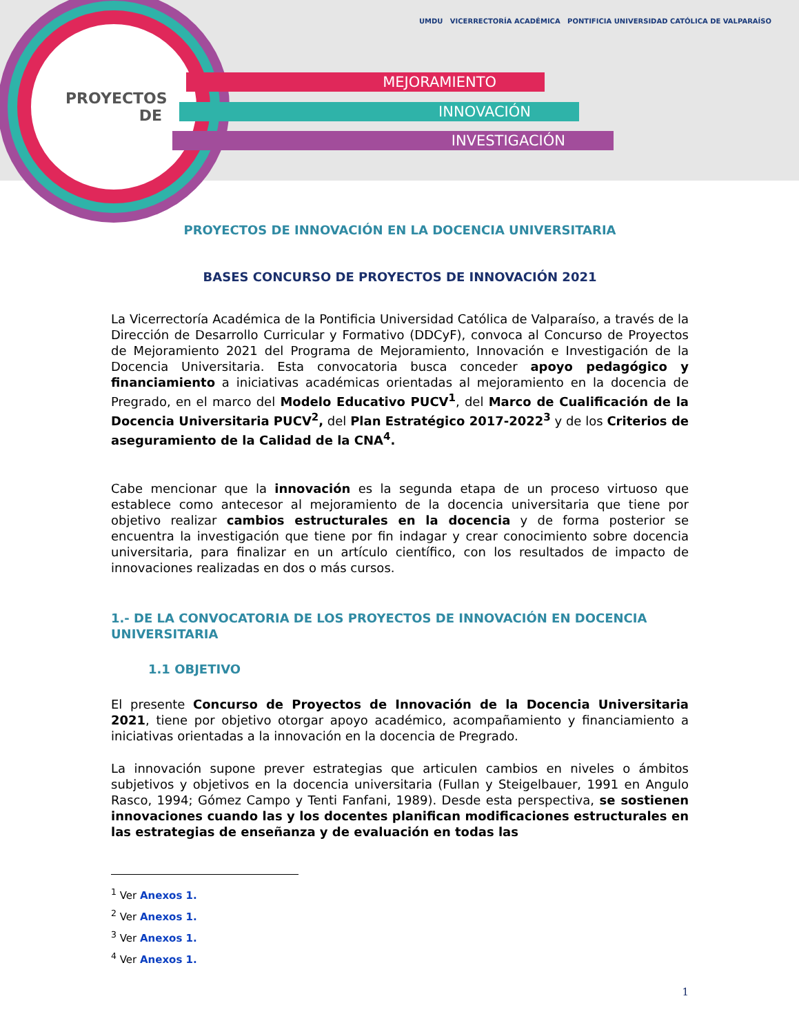PROYECTOS
DE
MEJORAMIENTO
INNOVACIÓN
INVESTIGACIÓN
UMDU VICERRECTORÍA ACADÉMICA PONTIFICIA UNIVERSIDAD CATÓLICA DE VALPARAÍSO
PROYECTOS DE INNOVACIÓN EN LA DOCENCIA UNIVERSITARIA
BASES CONCURSO DE PROYECTOS DE INNOVACIÓN 2021
La Vicerrectoría Académica de la Pontificia Universidad Católica de Valparaíso, a través de la Dirección de Desarrollo Curricular y Formativo (DDCyF), convoca al Concurso de Proyectos de Mejoramiento 2021 del Programa de Mejoramiento, Innovación e Investigación de la Docencia Universitaria. Esta convocatoria busca conceder apoyo pedagógico y financiamiento a iniciativas académicas orientadas al mejoramiento en la docencia de Pregrado, en el marco del Modelo Educativo PUCV<sup>1</sup>, del Marco de Cualificación de la Docencia Universitaria PUCV<sup>2</sup>, del Plan Estratégico 2017-2022<sup>3</sup> y de los Criterios de aseguramiento de la Calidad de la CNA<sup>4</sup>.
Cabe mencionar que la innovación es la segunda etapa de un proceso virtuoso que establece como antecesor al mejoramiento de la docencia universitaria que tiene por objetivo realizar cambios estructurales en la docencia y de forma posterior se encuentra la investigación que tiene por fin indagar y crear conocimiento sobre docencia universitaria, para finalizar en un artículo científico, con los resultados de impacto de innovaciones realizadas en dos o más cursos.
1.- DE LA CONVOCATORIA DE LOS PROYECTOS DE INNOVACIÓN EN DOCENCIA UNIVERSITARIA
1.1 OBJETIVO
El presente Concurso de Proyectos de Innovación de la Docencia Universitaria 2021, tiene por objetivo otorgar apoyo académico, acompañamiento y financiamiento a iniciativas orientadas a la innovación en la docencia de Pregrado.
La innovación supone prever estrategias que articulen cambios en niveles o ámbitos subjetivos y objetivos en la docencia universitaria (Fullan y Steigelbauer, 1991 en Angulo Rasco, 1994; Gómez Campo y Tenti Fanfani, 1989). Desde esta perspectiva, se sostienen innovaciones cuando las y los docentes planifican modificaciones estructurales en las estrategias de enseñanza y de evaluación en todas las
<sup>1</sup> Ver Anexos 1.
<sup>2</sup> Ver Anexos 1.
<sup>3</sup> Ver Anexos 1.
<sup>4</sup> Ver Anexos 1.
1